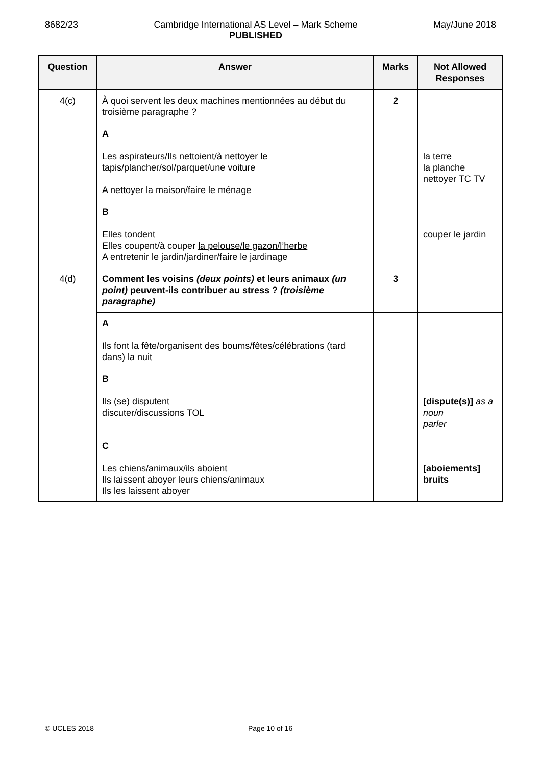8682/23 Cambridge International AS Level – Mark Scheme
PUBLISHED
May/June 2018
| Question | Answer | Marks | Not Allowed Responses |
| --- | --- | --- | --- |
| 4(c) | À quoi servent les deux machines mentionnées au début du troisième paragraphe ? | 2 | |
| | A Les aspirateurs/Ils nettoient/à nettoyer le tapis/plancher/sol/parquet/une voiture A nettoyer la maison/faire le ménage | | la terre la planche nettoyer TC TV |
| | B Elles tondent Elles coupent/à couper la pelouse/le gazon/l’herbe A entretenir le jardin/jardiner/faire le jardinage | | couper le jardin |
| 4(d) | Comment les voisins (deux points) et leurs animaux (un point) peuvent-ils contribuer au stress ? (troisième paragraphe) | 3 | |
| | A Ils font la fête/organisent des boums/fêtes/célébrations (tard dans) la nuit | | |
| | B Ils (se) disputent discuter/discussions TOL | | [dispute(s)] as a noun parler |
| | C Les chiens/animaux/ils aboient Ils laissent aboyer leurs chiens/animaux Ils les laissent aboyer | | [aboiements] bruits |
© UCLES 2018 Page 10 of 16